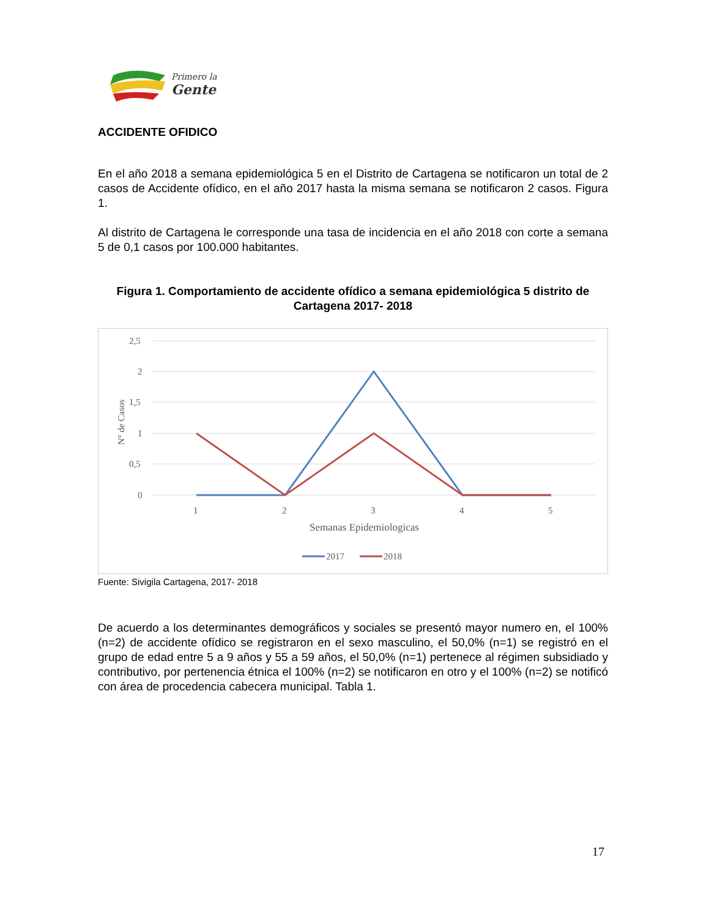Primero la
Gente
ACCIDENTE OFIDICO
En el año 2018 a semana epidemiológica 5 en el Distrito de Cartagena se notificaron un total de 2 casos de Accidente ofídico, en el año 2017 hasta la misma semana se notificaron 2 casos. Figura 1.
Al distrito de Cartagena le corresponde una tasa de incidencia en el año 2018 con corte a semana 5 de 0,1 casos por 100.000 habitantes.
Figura 1. Comportamiento de accidente ofídico a semana epidemiológica 5 distrito de Cartagena 2017- 2018
2,5
2
1,5
1
0,5
0
N° de Casos
1
2
3
4
5
Semanas Epidemiologicas
2017
2018
Fuente: Sivigila Cartagena, 2017- 2018
De acuerdo a los determinantes demográficos y sociales se presentó mayor numero en, el 100% (n=2) de accidente ofídico se registraron en el sexo masculino, el 50,0% (n=1) se registró en el grupo de edad entre 5 a 9 años y 55 a 59 años, el 50,0% (n=1) pertenece al régimen subsidiado y contributivo, por pertenencia étnica el 100% (n=2) se notificaron en otro y el 100% (n=2) se notificó con área de procedencia cabecera municipal. Tabla 1.
17